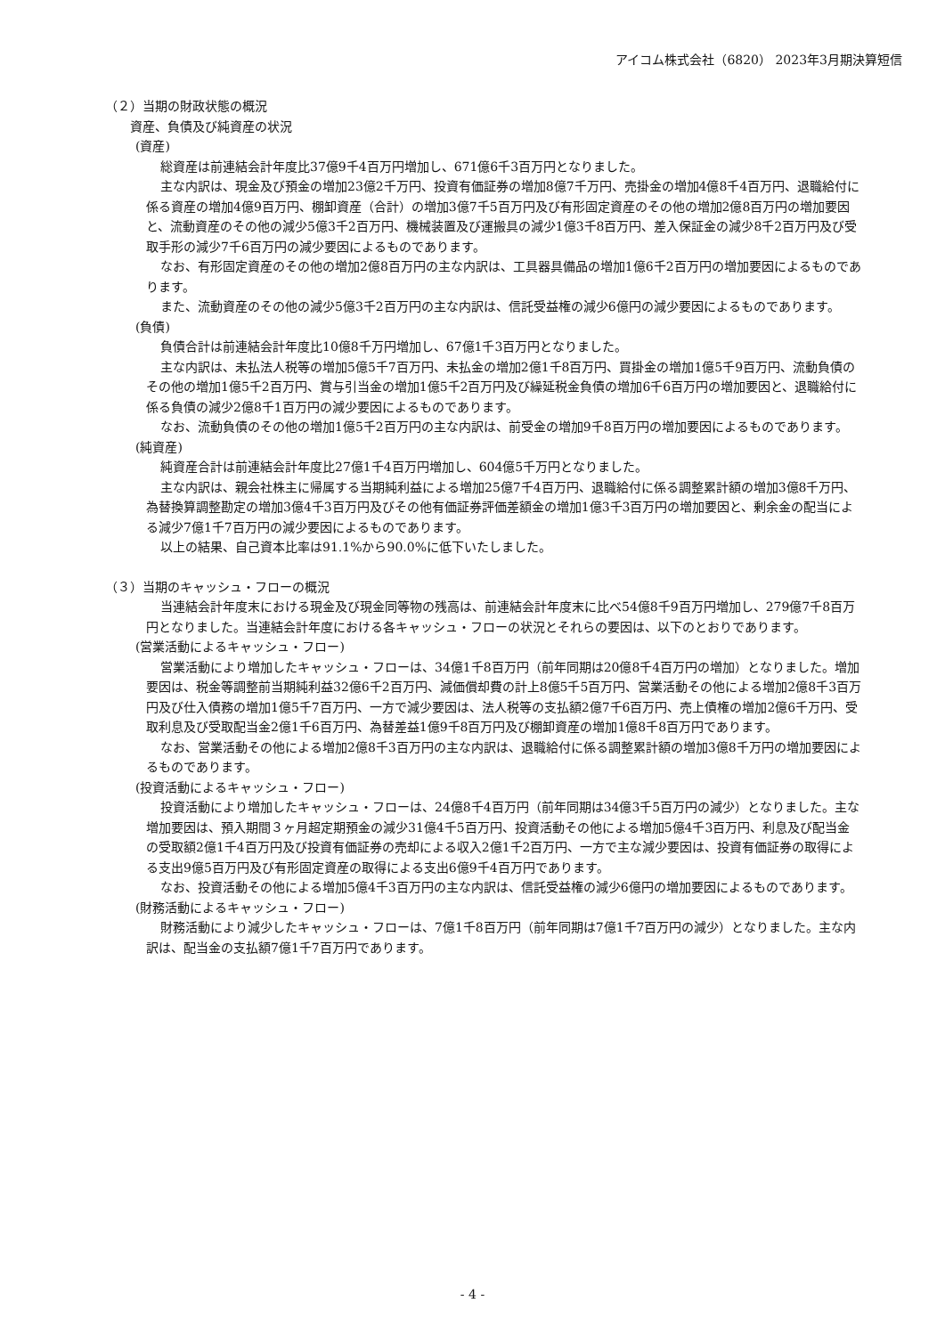アイコム株式会社（6820） 2023年3月期決算短信
（２）当期の財政状態の概況
資産、負債及び純資産の状況
(資産)
総資産は前連結会計年度比37億9千4百万円増加し、671億6千3百万円となりました。
主な内訳は、現金及び預金の増加23億2千万円、投資有価証券の増加8億7千万円、売掛金の増加4億8千4百万円、退職給付に係る資産の増加4億9百万円、棚卸資産（合計）の増加3億7千5百万円及び有形固定資産のその他の増加2億8百万円の増加要因と、流動資産のその他の減少5億3千2百万円、機械装置及び運搬具の減少1億3千8百万円、差入保証金の減少8千2百万円及び受取手形の減少7千6百万円の減少要因によるものであります。
なお、有形固定資産のその他の増加2億8百万円の主な内訳は、工具器具備品の増加1億6千2百万円の増加要因によるものであります。
また、流動資産のその他の減少5億3千2百万円の主な内訳は、信託受益権の減少6億円の減少要因によるものであります。
(負債)
負債合計は前連結会計年度比10億8千万円増加し、67億1千3百万円となりました。
主な内訳は、未払法人税等の増加5億5千7百万円、未払金の増加2億1千8百万円、買掛金の増加1億5千9百万円、流動負債のその他の増加1億5千2百万円、賞与引当金の増加1億5千2百万円及び繰延税金負債の増加6千6百万円の増加要因と、退職給付に係る負債の減少2億8千1百万円の減少要因によるものであります。
なお、流動負債のその他の増加1億5千2百万円の主な内訳は、前受金の増加9千8百万円の増加要因によるものであります。
(純資産)
純資産合計は前連結会計年度比27億1千4百万円増加し、604億5千万円となりました。
主な内訳は、親会社株主に帰属する当期純利益による増加25億7千4百万円、退職給付に係る調整累計額の増加3億8千万円、為替換算調整勘定の増加3億4千3百万円及びその他有価証券評価差額金の増加1億3千3百万円の増加要因と、剰余金の配当による減少7億1千7百万円の減少要因によるものであります。
以上の結果、自己資本比率は91.1%から90.0%に低下いたしました。
（３）当期のキャッシュ・フローの概況
当連結会計年度末における現金及び現金同等物の残高は、前連結会計年度末に比べ54億8千9百万円増加し、279億7千8百万円となりました。当連結会計年度における各キャッシュ・フローの状況とそれらの要因は、以下のとおりであります。
(営業活動によるキャッシュ・フロー)
営業活動により増加したキャッシュ・フローは、34億1千8百万円（前年同期は20億8千4百万円の増加）となりました。増加要因は、税金等調整前当期純利益32億6千2百万円、減価償却費の計上8億5千5百万円、営業活動その他による増加2億8千3百万円及び仕入債務の増加1億5千7百万円、一方で減少要因は、法人税等の支払額2億7千6百万円、売上債権の増加2億6千万円、受取利息及び受取配当金2億1千6百万円、為替差益1億9千8百万円及び棚卸資産の増加1億8千8百万円であります。
なお、営業活動その他による増加2億8千3百万円の主な内訳は、退職給付に係る調整累計額の増加3億8千万円の増加要因によるものであります。
(投資活動によるキャッシュ・フロー)
投資活動により増加したキャッシュ・フローは、24億8千4百万円（前年同期は34億3千5百万円の減少）となりました。主な増加要因は、預入期間３ヶ月超定期預金の減少31億4千5百万円、投資活動その他による増加5億4千3百万円、利息及び配当金の受取額2億1千4百万円及び投資有価証券の売却による収入2億1千2百万円、一方で主な減少要因は、投資有価証券の取得による支出9億5百万円及び有形固定資産の取得による支出6億9千4百万円であります。
なお、投資活動その他による増加5億4千3百万円の主な内訳は、信託受益権の減少6億円の増加要因によるものであります。
(財務活動によるキャッシュ・フロー)
財務活動により減少したキャッシュ・フローは、7億1千8百万円（前年同期は7億1千7百万円の減少）となりました。主な内訳は、配当金の支払額7億1千7百万円であります。
- 4 -